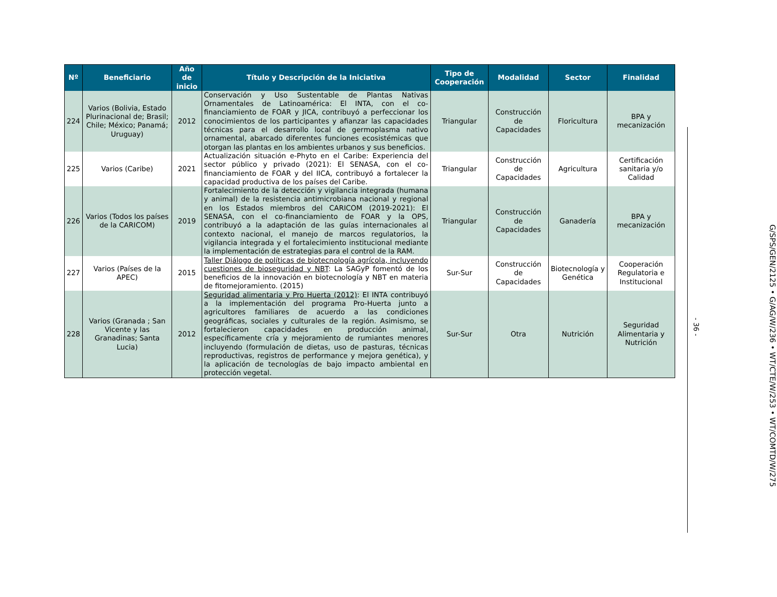| Nº | Beneficiario | Año de inicio | Título y Descripción de la Iniciativa | Tipo de Cooperación | Modalidad | Sector | Finalidad |
| --- | --- | --- | --- | --- | --- | --- | --- |
| 224 | Varios (Bolivia, Estado Plurinacional de; Brasil; Chile; México; Panamá; Uruguay) | 2012 | Conservación y Uso Sustentable de Plantas Nativas Ornamentales de Latinoamérica: El INTA, con el co-financiamiento de FOAR y JICA, contribuyó a perfeccionar los conocimientos de los participantes y afianzar las capacidades técnicas para el desarrollo local de germoplasma nativo ornamental, abarcado diferentes funciones ecosistémicas que otorgan las plantas en los ambientes urbanos y sus beneficios. | Triangular | Construcción de Capacidades | Floricultura | BPA y mecanización |
| 225 | Varios (Caribe) | 2021 | Actualización situación e-Phyto en el Caribe: Experiencia del sector público y privado (2021): El SENASA, con el co-financiamiento de FOAR y del IICA, contribuyó a fortalecer la capacidad productiva de los países del Caribe. | Triangular | Construcción de Capacidades | Agricultura | Certificación sanitaria y/o Calidad |
| 226 | Varios (Todos los países de la CARICOM) | 2019 | Fortalecimiento de la detección y vigilancia integrada (humana y animal) de la resistencia antimicrobiana nacional y regional en los Estados miembros del CARICOM (2019-2021): El SENASA, con el co-financiamiento de FOAR y la OPS, contribuyó a la adaptación de las guías internacionales al contexto nacional, el manejo de marcos regulatorios, la vigilancia integrada y el fortalecimiento institucional mediante la implementación de estrategias para el control de la RAM. | Triangular | Construcción de Capacidades | Ganadería | BPA y mecanización |
| 227 | Varios (Países de la APEC) | 2015 | Taller Diálogo de políticas de biotecnología agrícola, incluyendo cuestiones de bioseguridad y NBT : La SAGyP fomentó de los beneficios de la innovación en biotecnología y NBT en materia de fitomejoramiento. (2015) | Sur-Sur | Construcción de Capacidades | Biotecnología y Genética | Cooperación Regulatoria e Institucional |
| 228 | Varios (Granada ; San Vicente y las Granadinas; Santa Lucia) | 2012 | Seguridad alimentaria y Pro Huerta (2012) : El INTA contribuyó a la implementación del programa Pro-Huerta junto a agricultores familiares de acuerdo a las condiciones geográficas, sociales y culturales de la región. Asimismo, se fortalecieron capacidades en producción animal, específicamente cría y mejoramiento de rumiantes menores incluyendo (formulación de dietas, uso de pasturas, técnicas reproductivas, registros de performance y mejora genética), y la aplicación de tecnologías de bajo impacto ambiental en protección vegetal. | Sur-Sur | Otra | Nutrición | Seguridad Alimentaria y Nutrición |
- 36 -
G/SPS/GEN/2125 • G/AG/W/236 • WT/CTE/W/253 • WT/COMTD/W/275